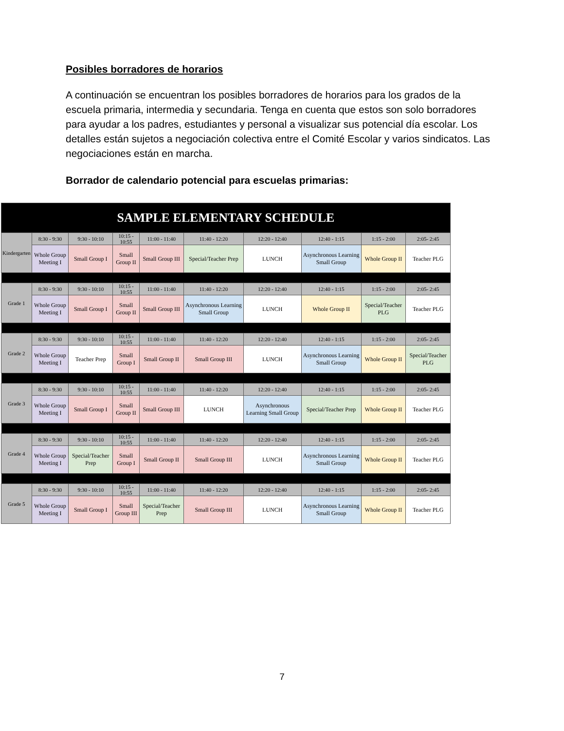Posibles borradores de horarios
A continuación se encuentran los posibles borradores de horarios para los grados de la escuela primaria, intermedia y secundaria. Tenga en cuenta que estos son solo borradores para ayudar a los padres, estudiantes y personal a visualizar sus potencial día escolar. Los detalles están sujetos a negociación colectiva entre el Comité Escolar y varios sindicatos. Las negociaciones están en marcha.
Borrador de calendario potencial para escuelas primarias:
| SAMPLE ELEMENTARY SCHEDULE | | | | | | | | | |
| --- | --- | --- | --- | --- | --- | --- | --- | --- | --- |
| Kindergarten | 8:30 - 9:30 | 9:30 - 10:10 | 10:15 - 10:55 | 11:00 - 11:40 | 11:40 - 12:20 | 12:20 - 12:40 | 12:40 - 1:15 | 1:15 - 2:00 | 2:05- 2:45 |
| | Whole Group Meeting I | Small Group I | Small Group II | Small Group III | Special/Teacher Prep | LUNCH | Asynchronous Learning Small Group | Whole Group II | Teacher PLG |
| Grade 1 | 8:30 - 9:30 | 9:30 - 10:10 | 10:15 - 10:55 | 11:00 - 11:40 | 11:40 - 12:20 | 12:20 - 12:40 | 12:40 - 1:15 | 1:15 - 2:00 | 2:05- 2:45 |
| | Whole Group Meeting I | Small Group I | Small Group II | Small Group III | Asynchronous Learning Small Group | LUNCH | Whole Group II | Special/Teacher PLG | Teacher PLG |
| Grade 2 | 8:30 - 9:30 | 9:30 - 10:10 | 10:15 - 10:55 | 11:00 - 11:40 | 11:40 - 12:20 | 12:20 - 12:40 | 12:40 - 1:15 | 1:15 - 2:00 | 2:05- 2:45 |
| | Whole Group Meeting I | Teacher Prep | Small Group I | Small Group II | Small Group III | LUNCH | Asynchronous Learning Small Group | Whole Group II | Special/Teacher PLG |
| Grade 3 | 8:30 - 9:30 | 9:30 - 10:10 | 10:15 - 10:55 | 11:00 - 11:40 | 11:40 - 12:20 | 12:20 - 12:40 | 12:40 - 1:15 | 1:15 - 2:00 | 2:05- 2:45 |
| | Whole Group Meeting I | Small Group I | Small Group II | Small Group III | LUNCH | Asynchronous Learning Small Group | Special/Teacher Prep | Whole Group II | Teacher PLG |
| Grade 4 | 8:30 - 9:30 | 9:30 - 10:10 | 10:15 - 10:55 | 11:00 - 11:40 | 11:40 - 12:20 | 12:20 - 12:40 | 12:40 - 1:15 | 1:15 - 2:00 | 2:05- 2:45 |
| | Whole Group Meeting I | Special/Teacher Prep | Small Group I | Small Group II | Small Group III | LUNCH | Asynchronous Learning Small Group | Whole Group II | Teacher PLG |
| Grade 5 | 8:30 - 9:30 | 9:30 - 10:10 | 10:15 - 10:55 | 11:00 - 11:40 | 11:40 - 12:20 | 12:20 - 12:40 | 12:40 - 1:15 | 1:15 - 2:00 | 2:05- 2:45 |
| | Whole Group Meeting I | Small Group I | Small Group III | Special/Teacher Prep | Small Group III | LUNCH | Asynchronous Learning Small Group | Whole Group II | Teacher PLG |
7